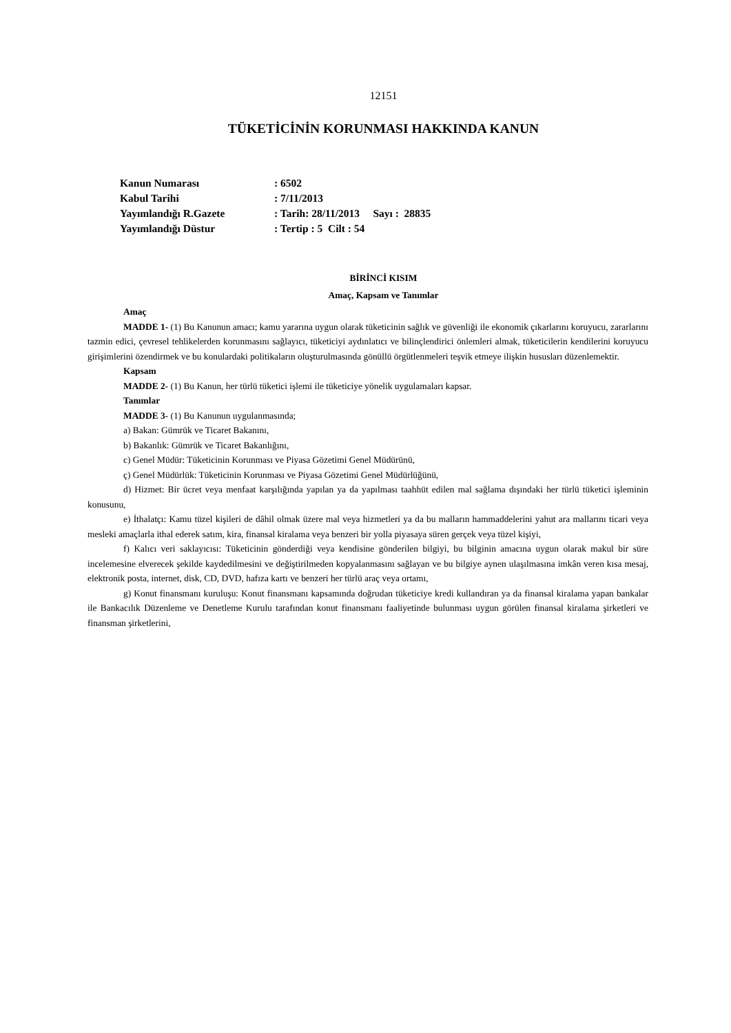12151
TÜKETİCİNİN KORUNMASI HAKKINDA KANUN
| Kanun Numarası | : 6502 |
| Kabul Tarihi | : 7/11/2013 |
| Yayımlandığı R.Gazete | : Tarih: 28/11/2013 Sayı : 28835 |
| Yayımlandığı Düstur | : Tertip : 5 Cilt : 54 |
BİRİNCİ KISIM
Amaç, Kapsam ve Tanımlar
Amaç
MADDE 1- (1) Bu Kanunun amacı; kamu yararına uygun olarak tüketicinin sağlık ve güvenliği ile ekonomik çıkarlarını koruyucu, zararlarını tazmin edici, çevresel tehlikelerden korunmasını sağlayıcı, tüketiciyi aydınlatıcı ve bilinçlendirici önlemleri almak, tüketicilerin kendilerini koruyucu girişimlerini özendirmek ve bu konulardaki politikaların oluşturulmasında gönüllü örgütlenmeleri teşvik etmeye ilişkin hususları düzenlemektir.
Kapsam
MADDE 2- (1) Bu Kanun, her türlü tüketici işlemi ile tüketiciye yönelik uygulamaları kapsar.
Tanımlar
MADDE 3- (1) Bu Kanunun uygulanmasında;
a) Bakan: Gümrük ve Ticaret Bakanını,
b) Bakanlık: Gümrük ve Ticaret Bakanlığını,
c) Genel Müdür: Tüketicinin Korunması ve Piyasa Gözetimi Genel Müdürünü,
ç) Genel Müdürlük: Tüketicinin Korunması ve Piyasa Gözetimi Genel Müdürlüğünü,
d) Hizmet: Bir ücret veya menfaat karşılığında yapılan ya da yapılması taahhüt edilen mal sağlama dışındaki her türlü tüketici işleminin konusunu,
e) İthalatçı: Kamu tüzel kişileri de dâhil olmak üzere mal veya hizmetleri ya da bu malların hammaddelerini yahut ara mallarını ticari veya mesleki amaçlarla ithal ederek satım, kira, finansal kiralama veya benzeri bir yolla piyasaya süren gerçek veya tüzel kişiyi,
f) Kalıcı veri saklayıcısı: Tüketicinin gönderdiği veya kendisine gönderilen bilgiyi, bu bilginin amacına uygun olarak makul bir süre incelemesine elverecek şekilde kaydedilmesini ve değiştirilmeden kopyalanmasını sağlayan ve bu bilgiye aynen ulaşılmasına imkân veren kısa mesaj, elektronik posta, internet, disk, CD, DVD, hafıza kartı ve benzeri her türlü araç veya ortamı,
g) Konut finansmanı kuruluşu: Konut finansmanı kapsamında doğrudan tüketiciye kredi kullandıran ya da finansal kiralama yapan bankalar ile Bankacılık Düzenleme ve Denetleme Kurulu tarafından konut finansmanı faaliyetinde bulunması uygun görülen finansal kiralama şirketleri ve finansman şirketlerini,